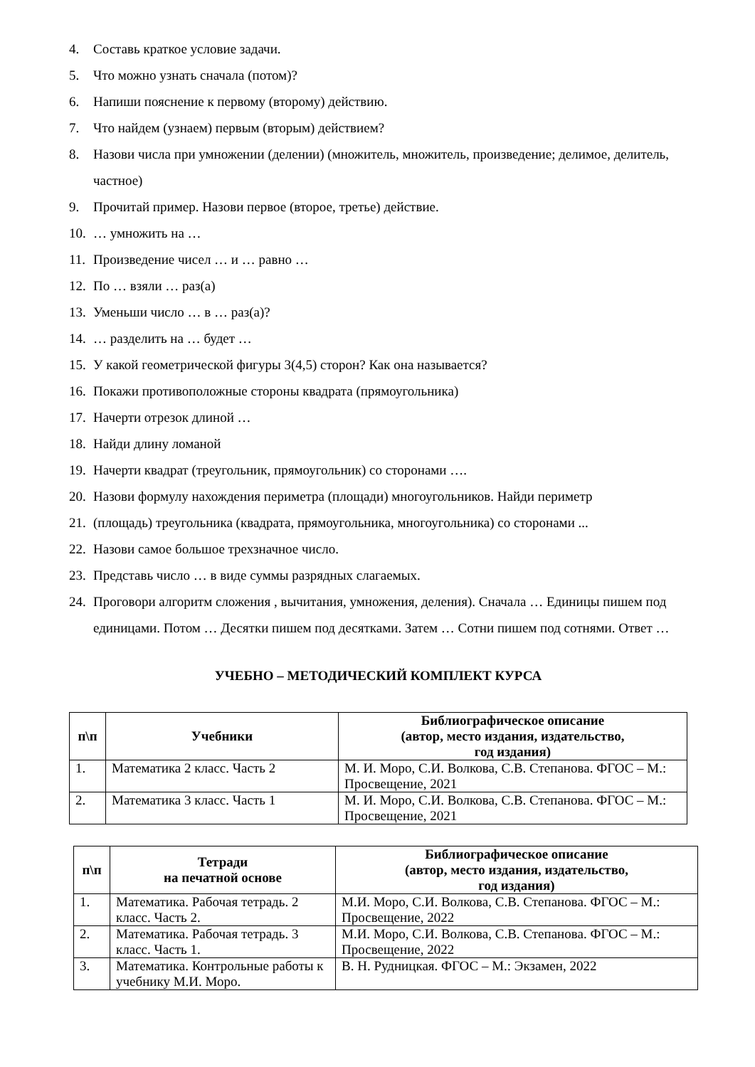4. Составь краткое условие задачи.
5. Что можно узнать сначала (потом)?
6. Напиши пояснение к первому (второму) действию.
7. Что найдем (узнаем) первым (вторым) действием?
8. Назови числа при умножении (делении) (множитель, множитель, произведение; делимое, делитель, частное)
9. Прочитай пример. Назови первое (второе, третье) действие.
10. … умножить на …
11. Произведение чисел … и … равно …
12. По … взяли … раз(а)
13. Уменьши число … в … раз(а)?
14. … разделить на … будет …
15. У какой геометрической фигуры 3(4,5) сторон? Как она называется?
16. Покажи противоположные стороны квадрата (прямоугольника)
17. Начерти отрезок длиной …
18. Найди длину ломаной
19. Начерти квадрат (треугольник, прямоугольник) со сторонами ….
20. Назови формулу нахождения периметра (площади) многоугольников. Найди периметр
21. (площадь) треугольника (квадрата, прямоугольника, многоугольника) со сторонами ...
22. Назови самое большое трехзначное число.
23. Представь число … в виде суммы разрядных слагаемых.
24. Проговори алгоритм сложения , вычитания, умножения, деления). Сначала … Единицы пишем под единицами. Потом … Десятки пишем под десятками. Затем … Сотни пишем под сотнями. Ответ …
УЧЕБНО – МЕТОДИЧЕСКИЙ КОМПЛЕКТ КУРСА
| п\п | Учебники | Библиографическое описание (автор, место издания, издательство, год издания) |
| --- | --- | --- |
| 1. | Математика 2 класс. Часть 2 | М. И. Моро, С.И. Волкова, С.В. Степанова. ФГОС – М.: Просвещение, 2021 |
| 2. | Математика 3 класс. Часть 1 | М. И. Моро, С.И. Волкова, С.В. Степанова. ФГОС – М.: Просвещение, 2021 |
| п\п | Тетради на печатной основе | Библиографическое описание (автор, место издания, издательство, год издания) |
| --- | --- | --- |
| 1. | Математика. Рабочая тетрадь. 2 класс. Часть 2. | М.И. Моро, С.И. Волкова, С.В. Степанова. ФГОС – М.: Просвещение, 2022 |
| 2. | Математика. Рабочая тетрадь. 3 класс. Часть 1. | М.И. Моро, С.И. Волкова, С.В. Степанова. ФГОС – М.: Просвещение, 2022 |
| 3. | Математика. Контрольные работы к учебнику М.И. Моро. | В. Н. Рудницкая. ФГОС – М.: Экзамен, 2022 |